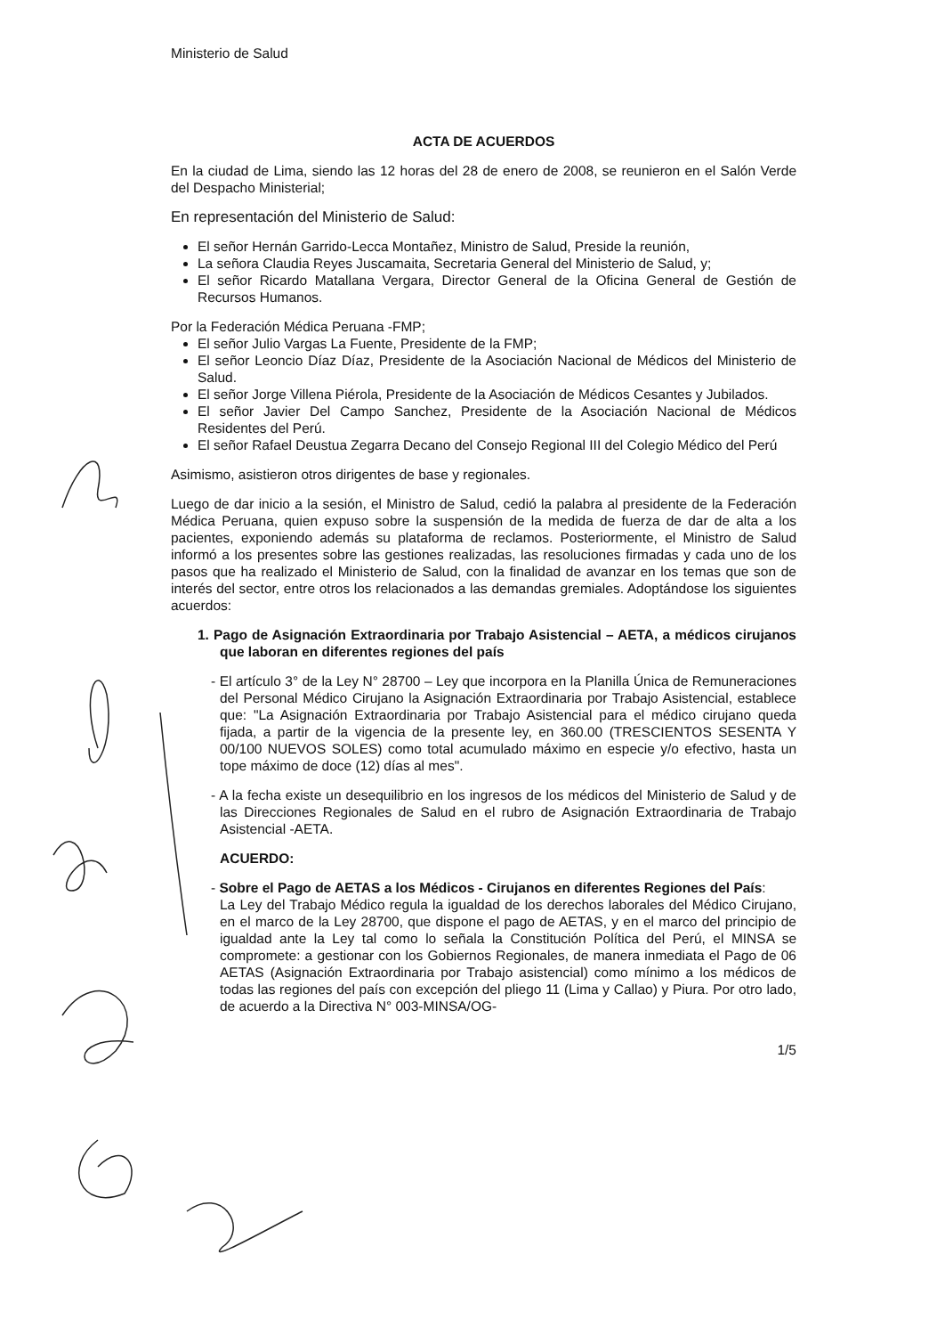Ministerio de Salud
ACTA DE ACUERDOS
En la ciudad de Lima, siendo las 12 horas del 28 de enero de 2008, se reunieron en el Salón Verde del Despacho Ministerial;
En representación del Ministerio de Salud:
El señor Hernán Garrido-Lecca Montañez, Ministro de Salud, Preside la reunión,
La señora Claudia Reyes Juscamaita, Secretaria General del Ministerio de Salud, y;
El señor Ricardo Matallana Vergara, Director General de la Oficina General de Gestión de Recursos Humanos.
Por la Federación Médica Peruana -FMP;
El señor Julio Vargas La Fuente, Presidente de la FMP;
El señor Leoncio Díaz Díaz, Presidente de la Asociación Nacional de Médicos del Ministerio de Salud.
El señor Jorge Villena Piérola, Presidente de la Asociación de Médicos Cesantes y Jubilados.
El señor Javier Del Campo Sanchez, Presidente de la Asociación Nacional de Médicos Residentes del Perú.
El señor Rafael Deustua Zegarra Decano del Consejo Regional III del Colegio Médico del Perú
Asimismo, asistieron otros dirigentes de base y regionales.
Luego de dar inicio a la sesión, el Ministro de Salud, cedió la palabra al presidente de la Federación Médica Peruana, quien expuso sobre la suspensión de la medida de fuerza de dar de alta a los pacientes, exponiendo además su plataforma de reclamos. Posteriormente, el Ministro de Salud informó a los presentes sobre las gestiones realizadas, las resoluciones firmadas y cada uno de los pasos que ha realizado el Ministerio de Salud, con la finalidad de avanzar en los temas que son de interés del sector, entre otros los relacionados a las demandas gremiales. Adoptándose los siguientes acuerdos:
1. Pago de Asignación Extraordinaria por Trabajo Asistencial – AETA, a médicos cirujanos que laboran en diferentes regiones del país
- El artículo 3° de la Ley N° 28700 – Ley que incorpora en la Planilla Única de Remuneraciones del Personal Médico Cirujano la Asignación Extraordinaria por Trabajo Asistencial, establece que: "La Asignación Extraordinaria por Trabajo Asistencial para el médico cirujano queda fijada, a partir de la vigencia de la presente ley, en 360.00 (TRESCIENTOS SESENTA Y 00/100 NUEVOS SOLES) como total acumulado máximo en especie y/o efectivo, hasta un tope máximo de doce (12) días al mes".
- A la fecha existe un desequilibrio en los ingresos de los médicos del Ministerio de Salud y de las Direcciones Regionales de Salud en el rubro de Asignación Extraordinaria de Trabajo Asistencial -AETA.
ACUERDO:
- Sobre el Pago de AETAS a los Médicos - Cirujanos en diferentes Regiones del País:
La Ley del Trabajo Médico regula la igualdad de los derechos laborales del Médico Cirujano, en el marco de la Ley 28700, que dispone el pago de AETAS, y en el marco del principio de igualdad ante la Ley tal como lo señala la Constitución Política del Perú, el MINSA se compromete: a gestionar con los Gobiernos Regionales, de manera inmediata el Pago de 06 AETAS (Asignación Extraordinaria por Trabajo asistencial) como mínimo a los médicos de todas las regiones del país con excepción del pliego 11 (Lima y Callao) y Piura. Por otro lado, de acuerdo a la Directiva N° 003-MINSA/OG-
1/5